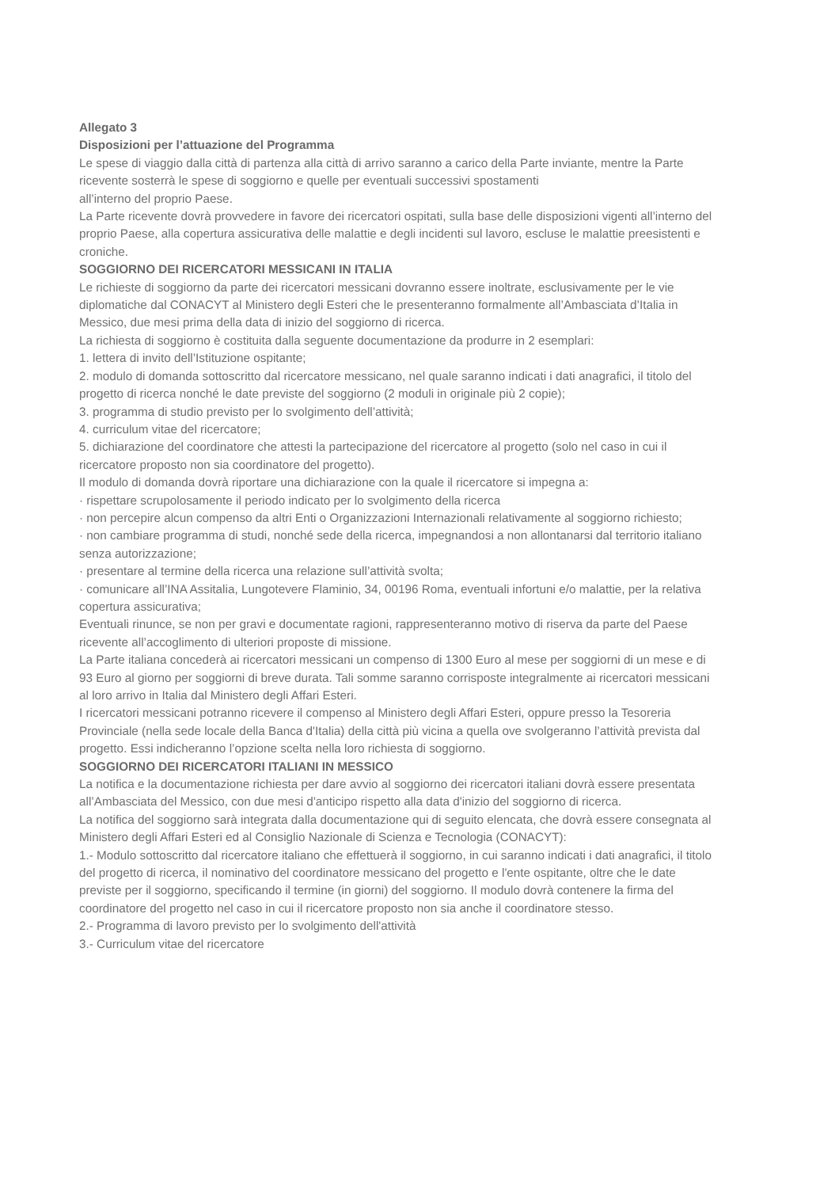Allegato 3
Disposizioni per l’attuazione del Programma
Le spese di viaggio dalla città di partenza alla città di arrivo saranno a carico della Parte inviante, mentre la Parte ricevente sosterrà le spese di soggiorno e quelle per eventuali successivi spostamenti
all’interno del proprio Paese.
La Parte ricevente dovrà provvedere in favore dei ricercatori ospitati, sulla base delle disposizioni vigenti all’interno del proprio Paese, alla copertura assicurativa delle malattie e degli incidenti sul lavoro, escluse le malattie preesistenti e croniche.
SOGGIORNO DEI RICERCATORI MESSICANI IN ITALIA
Le richieste di soggiorno da parte dei ricercatori messicani dovranno essere inoltrate, esclusivamente per le vie diplomatiche dal CONACYT al Ministero degli Esteri che le presenteranno formalmente all’Ambasciata d’Italia in Messico, due mesi prima della data di inizio del soggiorno di ricerca.
La richiesta di soggiorno è costituita dalla seguente documentazione da produrre in 2 esemplari:
1. lettera di invito dell’Istituzione ospitante;
2. modulo di domanda sottoscritto dal ricercatore messicano, nel quale saranno indicati i dati anagrafici, il titolo del progetto di ricerca nonché le date previste del soggiorno (2 moduli in originale più 2 copie);
3. programma di studio previsto per lo svolgimento dell’attività;
4. curriculum vitae del ricercatore;
5. dichiarazione del coordinatore che attesti la partecipazione del ricercatore al progetto (solo nel caso in cui il ricercatore proposto non sia coordinatore del progetto).
Il modulo di domanda dovrà riportare una dichiarazione con la quale il ricercatore si impegna a:
· rispettare scrupolosamente il periodo indicato per lo svolgimento della ricerca
· non percepire alcun compenso da altri Enti o Organizzazioni Internazionali relativamente al soggiorno richiesto;
· non cambiare programma di studi, nonché sede della ricerca, impegnandosi a non allontanarsi dal territorio italiano senza autorizzazione;
· presentare al termine della ricerca una relazione sull’attività svolta;
· comunicare all’INA Assitalia, Lungotevere Flaminio, 34, 00196 Roma, eventuali infortuni e/o malattie, per la relativa copertura assicurativa;
Eventuali rinunce, se non per gravi e documentate ragioni, rappresenteranno motivo di riserva da parte del Paese ricevente all’accoglimento di ulteriori proposte di missione.
La Parte italiana concederà ai ricercatori messicani un compenso di 1300 Euro al mese per soggiorni di un mese e di 93 Euro al giorno per soggiorni di breve durata. Tali somme saranno corrisposte integralmente ai ricercatori messicani al loro arrivo in Italia dal Ministero degli Affari Esteri.
I ricercatori messicani potranno ricevere il compenso al Ministero degli Affari Esteri, oppure presso la Tesoreria Provinciale (nella sede locale della Banca d'Italia) della città più vicina a quella ove svolgeranno l’attività prevista dal progetto. Essi indicheranno l’opzione scelta nella loro richiesta di soggiorno.
SOGGIORNO DEI RICERCATORI ITALIANI IN MESSICO
La notifica e la documentazione richiesta per dare avvio al soggiorno dei ricercatori italiani dovrà essere presentata all’Ambasciata del Messico, con due mesi d'anticipo rispetto alla data d'inizio del soggiorno di ricerca.
La notifica del soggiorno sarà integrata dalla documentazione qui di seguito elencata, che dovrà essere consegnata al Ministero degli Affari Esteri ed al Consiglio Nazionale di Scienza e Tecnologia (CONACYT):
1.- Modulo sottoscritto dal ricercatore italiano che effettuerà il soggiorno, in cui saranno indicati i dati anagrafici, il titolo del progetto di ricerca, il nominativo del coordinatore messicano del progetto e l'ente ospitante, oltre che le date previste per il soggiorno, specificando il termine (in giorni) del soggiorno. Il modulo dovrà contenere la firma del coordinatore del progetto nel caso in cui il ricercatore proposto non sia anche il coordinatore stesso.
2.- Programma di lavoro previsto per lo svolgimento dell'attività
3.- Curriculum vitae del ricercatore